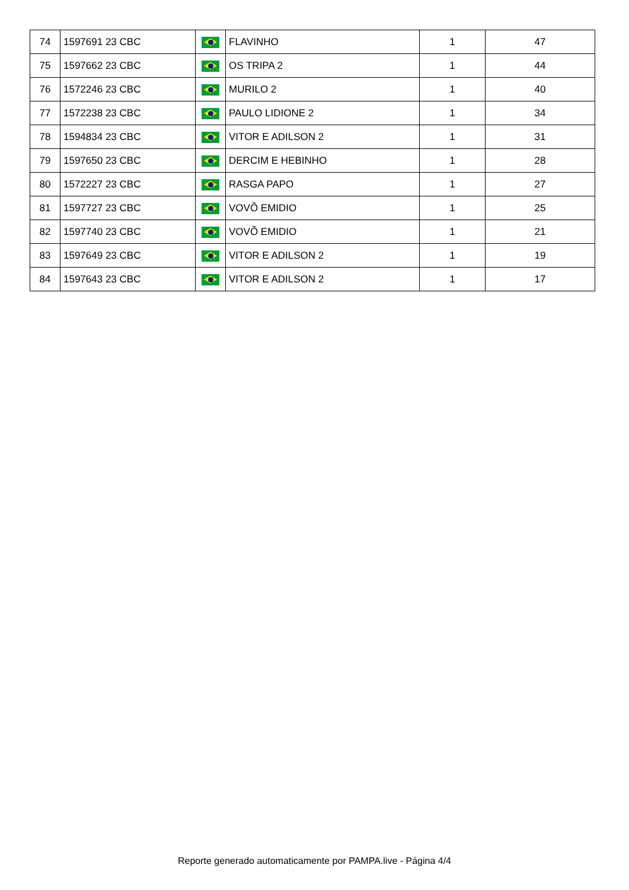| 74 | 1597691 23 CBC | | FLAVINHO | 1 | 47 |
| 75 | 1597662 23 CBC | | OS TRIPA 2 | 1 | 44 |
| 76 | 1572246 23 CBC | | MURILO 2 | 1 | 40 |
| 77 | 1572238 23 CBC | | PAULO LIDIONE 2 | 1 | 34 |
| 78 | 1594834 23 CBC | | VITOR E ADILSON 2 | 1 | 31 |
| 79 | 1597650 23 CBC | | DERCIM E HEBINHO | 1 | 28 |
| 80 | 1572227 23 CBC | | RASGA PAPO | 1 | 27 |
| 81 | 1597727 23 CBC | | VOVÕ EMIDIO | 1 | 25 |
| 82 | 1597740 23 CBC | | VOVÕ EMIDIO | 1 | 21 |
| 83 | 1597649 23 CBC | | VITOR E ADILSON 2 | 1 | 19 |
| 84 | 1597643 23 CBC | | VITOR E ADILSON 2 | 1 | 17 |
Reporte generado automaticamente por PAMPA.live - Página 4/4